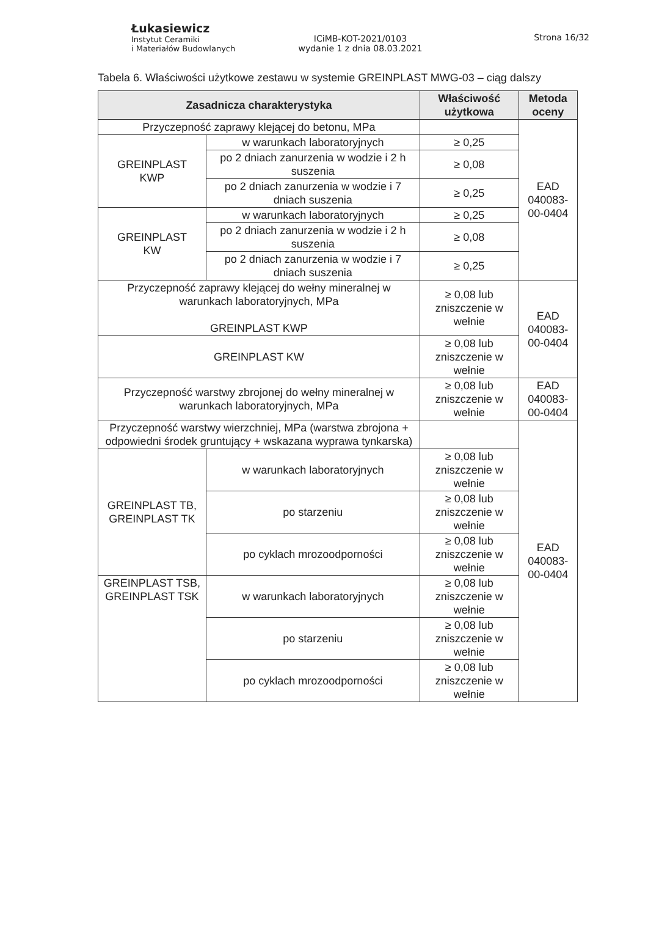Łukasiewicz
Instytut Ceramiki
i Materiałów Budowlanych
ICiMB-KOT-2021/0103
wydanie 1 z dnia 08.03.2021
Strona 16/32
Tabela 6. Właściwości użytkowe zestawu w systemie GREINPLAST MWG-03 – ciąg dalszy
| Zasadnicza charakterystyka | | Właściwość użytkowa | Metoda oceny |
| --- | --- | --- | --- |
| Przyczepność zaprawy klejącej do betonu, MPa | | | EAD 040083-00-0404 |
| GREINPLAST KWP | w warunkach laboratoryjnych | ≥ 0,25 | |
| | po 2 dniach zanurzenia w wodzie i 2 h suszenia | ≥ 0,08 | |
| | po 2 dniach zanurzenia w wodzie i 7 dniach suszenia | ≥ 0,25 | |
| GREINPLAST KW | w warunkach laboratoryjnych | ≥ 0,25 | |
| | po 2 dniach zanurzenia w wodzie i 2 h suszenia | ≥ 0,08 | |
| | po 2 dniach zanurzenia w wodzie i 7 dniach suszenia | ≥ 0,25 | |
| Przyczepność zaprawy klejącej do wełny mineralnej w warunkach laboratoryjnych, MPa GREINPLAST KWP | | ≥ 0,08 lub zniszczenie w wełnie | EAD 040083-00-0404 |
| GREINPLAST KW | | ≥ 0,08 lub zniszczenie w wełnie | |
| Przyczepność warstwy zbrojonej do wełny mineralnej w warunkach laboratoryjnych, MPa | | ≥ 0,08 lub zniszczenie w wełnie | EAD 040083-00-0404 |
| Przyczepność warstwy wierzchniej, MPa (warstwa zbrojona + odpowiedni środek gruntujący + wskazana wyprawa tynkarska) | | | EAD 040083-00-0404 |
| GREINPLAST TB, GREINPLAST TK | w warunkach laboratoryjnych | ≥ 0,08 lub zniszczenie w wełnie | |
| | po starzeniu | ≥ 0,08 lub zniszczenie w wełnie | |
| | po cyklach mrozoodporności | ≥ 0,08 lub zniszczenie w wełnie | |
| GREINPLAST TSB, GREINPLAST TSK | w warunkach laboratoryjnych | ≥ 0,08 lub zniszczenie w wełnie | |
| | po starzeniu | ≥ 0,08 lub zniszczenie w wełnie | |
| | po cyklach mrozoodporności | ≥ 0,08 lub zniszczenie w wełnie | |